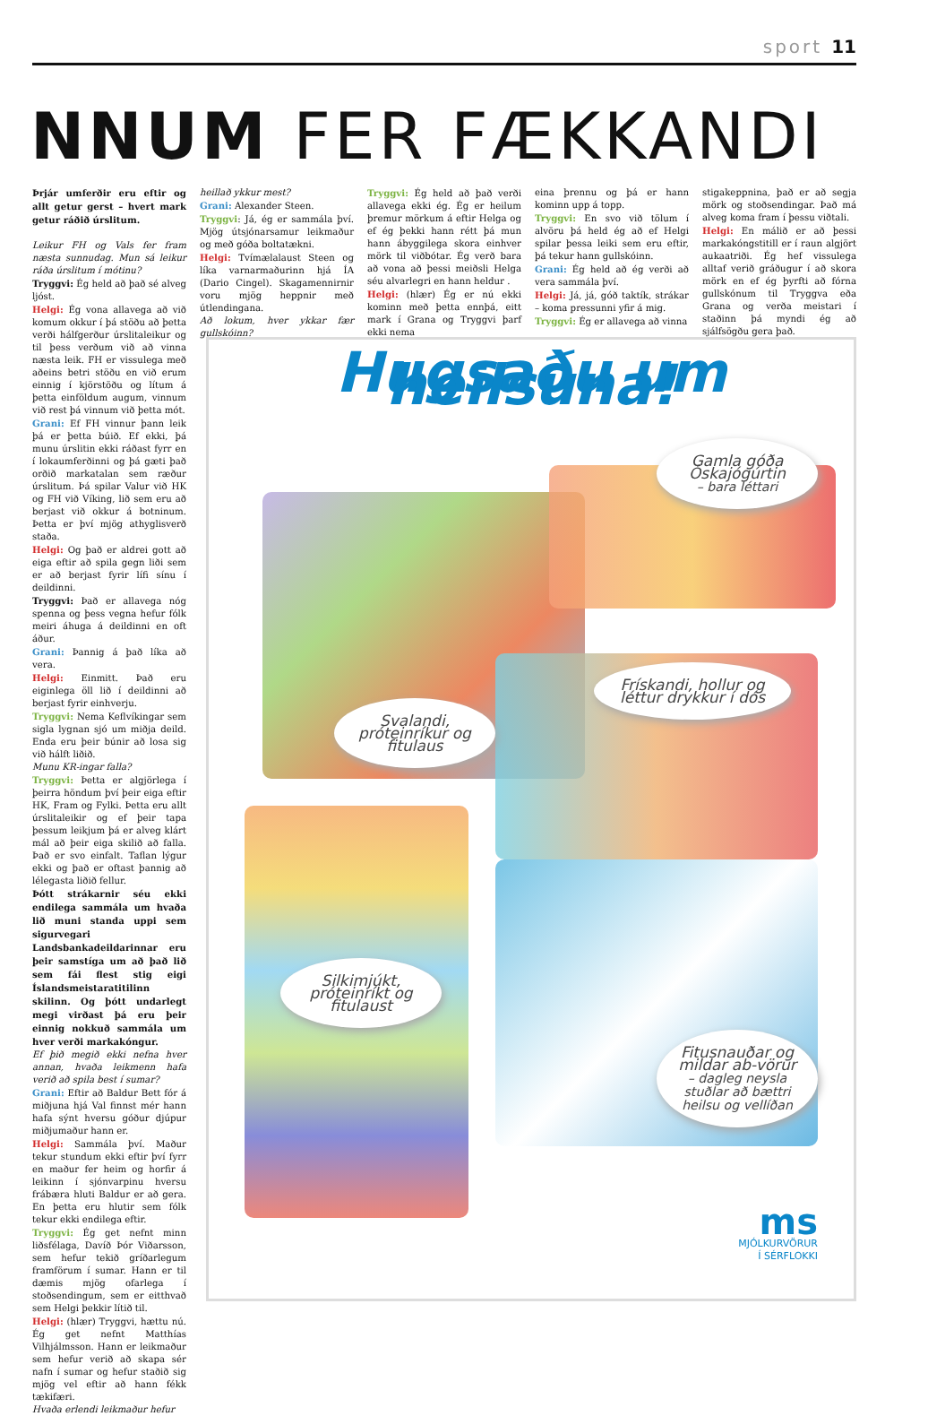sport 11
NNUM FER FÆKKANDI
Þrjár umferðir eru eftir og allt getur gerst – hvert mark getur ráðið úrslitum.
Leikur FH og Vals fer fram næsta sunnudag. Mun sá leikur ráða úrslitum í mótinu?
Tryggvi: Ég held að það sé alveg ljóst.
Helgi: Ég vona allavega að við komum okkur í þá stöðu að þetta verði hálfgerður úrslitaleikur og til þess verðum við að vinna næsta leik. FH er vissulega með aðeins betri stöðu en við erum einnig í kjörstöðu og lítum á þetta einföldum augum, vinnum við rest þá vinnum við þetta mót.
Grani: Ef FH vinnur þann leik þá er þetta búið. Ef ekki, þá munu úrslitin ekki ráðast fyrr en í lokaumferðinni og þá gæti það orðið markatalan sem ræður úrslitum. Þá spilar Valur við HK og FH við Víking, lið sem eru að berjast við okkur á botninum. Þetta er því mjög athyglisverð staða.
Helgi: Og það er aldrei gott að eiga eftir að spila gegn liði sem er að berjast fyrir lífi sínu í deildinni.
Tryggvi: Það er allavega nóg spenna og þess vegna hefur fólk meiri áhuga á deildinni en oft áður.
Grani: Þannig á það líka að vera.
Helgi: Einmitt. Það eru eiginlega öll lið í deildinni að berjast fyrir einhverju.
Tryggvi: Nema Keflvíkingar sem sigla lygnan sjó um miðja deild. Enda eru þeir búnir að losa sig við hálft liðið.
Munu KR-ingar falla?
Tryggvi: Þetta er algjörlega í þeirra höndum því þeir eiga eftir HK, Fram og Fylki. Þetta eru allt úrslitaleikir og ef þeir tapa þessum leikjum þá er alveg klárt mál að þeir eiga skilið að falla. Það er svo einfalt. Taflan lýgur ekki og það er oftast þannig að lélegasta liðið fellur.
Þótt strákarnir séu ekki endilega sammála um hvaða lið muni standa uppi sem sigurvegari Landsbankadeildarinnar eru þeir samstíga um að það lið sem fái flest stig eigi Íslandsmeistaratitilinn skilinn. Og þótt undarlegt megi virðast þá eru þeir einnig nokkuð sammála um hver verði markakóngur.
Ef þið megið ekki nefna hver annan, hvaða leikmenn hafa verið að spila best í sumar?
Grani: Eftir að Baldur Bett fór á miðjuna hjá Val finnst mér hann hafa sýnt hversu góður djúpur miðjumaður hann er.
Helgi: Sammála því. Maður tekur stundum ekki eftir því fyrr en maður fer heim og horfir á leikinn í sjónvarpinu hversu frábæra hluti Baldur er að gera. En þetta eru hlutir sem fólk tekur ekki endilega eftir.
Tryggvi: Ég get nefnt minn liðsfélaga, Davíð Þór Viðarsson, sem hefur tekið gríðarlegum framförum í sumar. Hann er til dæmis mjög ofarlega í stoðsendingum, sem er eitthvað sem Helgi þekkir lítið til.
Helgi: (hlær) Tryggvi, hættu nú. Ég get nefnt Matthías Vilhjálmsson. Hann er leikmaður sem hefur verið að skapa sér nafn í sumar og hefur staðið sig mjög vel eftir að hann fékk tækifæri.
Hvaða erlendi leikmaður hefur
heillað ykkur mest?
Grani: Alexander Steen.
Tryggvi: Já, ég er sammála því. Mjög útsjónarsamur leikmaður og með góða boltatækni.
Helgi: Tvímælalaust Steen og líka varnarmaðurinn hjá ÍA (Dario Cingel). Skagamennirnir voru mjög heppnir með útlendingana.
Að lokum, hver ykkar fær gullskóinn?
Tryggvi: Ég held að það verði allavega ekki ég. Ég er heilum þremur mörkum á eftir Helga og ef ég þekki hann rétt þá mun hann ábyggilega skora einhver mörk til viðbótar. Ég verð bara að vona að þessi meiðsli Helga séu alvarlegri en hann heldur .
Helgi: (hlær) Ég er nú ekki kominn með þetta ennþá, eitt mark í Grana og Tryggvi þarf ekki nema
eina þrennu og þá er hann kominn upp á topp.
Tryggvi: En svo við tölum í alvöru þá held ég að ef Helgi spilar þessa leiki sem eru eftir, þá tekur hann gullskóinn.
Grani: Ég held að ég verði að vera sammála því.
Helgi: Já, já, góð taktík, strákar – koma pressunni yfir á mig.
Tryggvi: Ég er allavega að vinna
stigakeppnina, það er að segja mörk og stoðsendingar. Það má alveg koma fram í þessu viðtali.
Helgi: En málið er að þessi markakóngstitill er í raun algjört aukaatriði. Ég hef vissulega alltaf verið gráðugur í að skora mörk en ef ég þyrfti að fórna gullskónum til Tryggva eða Grana og verða meistari í staðinn þá myndi ég að sjálfsögðu gera það.
Hugsaðu um heilsuna!
Gamla góða Óskajógúrtin
– bara léttari
Frískandi, hollur og léttur drykkur í dós
Svalandi, próteinríkur og fitulaus
Silkimjúkt, próteinríkt og fitulaust
Fitusnauðar og mildar ab-vörur
– dagleg neysla stuðlar að bættri heilsu og vellíðan
ms
MJÓLKURVÖRUR
Í SÉRFLOKKI